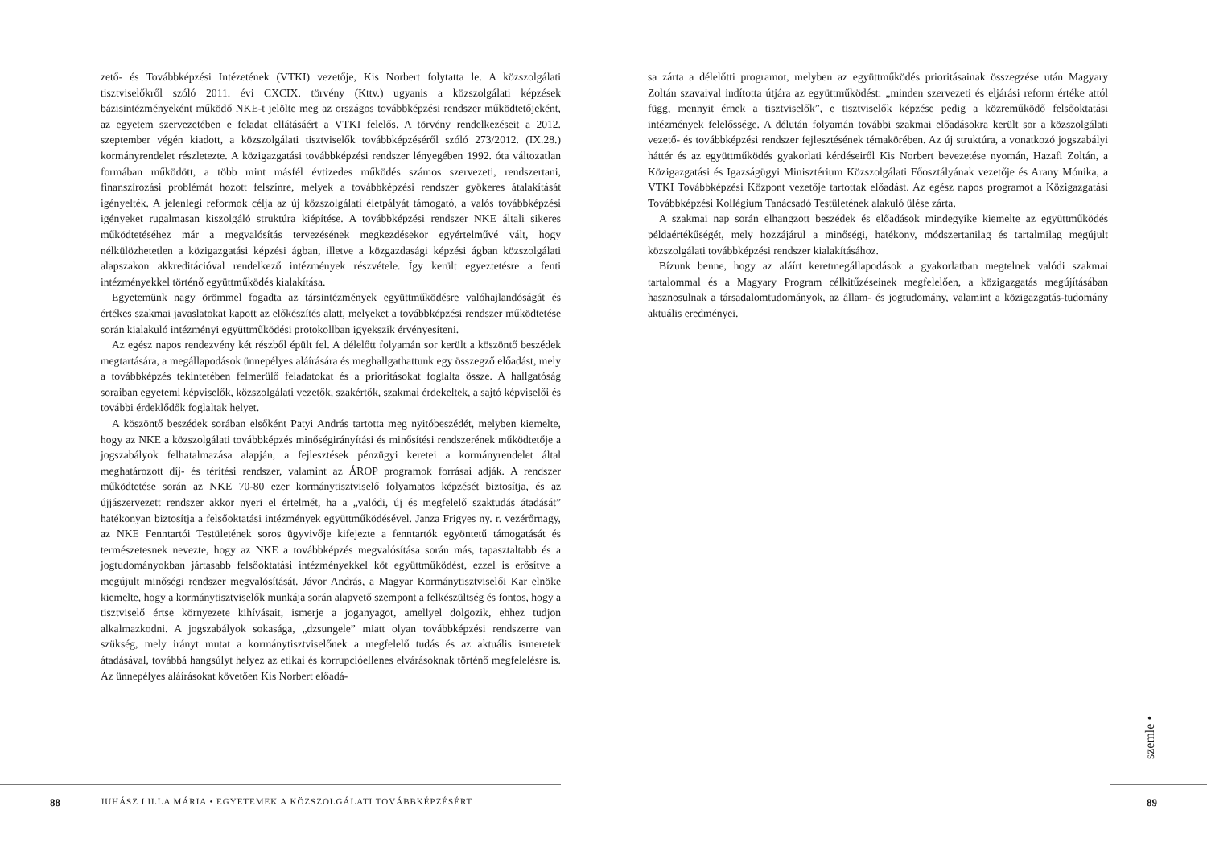zető- és Továbbképzési Intézetének (VTKI) vezetője, Kis Norbert folytatta le. A közszolgálati tisztviselőkről szóló 2011. évi CXCIX. törvény (Kttv.) ugyanis a közszolgálati képzések bázisintézményeként működő NKE-t jelölte meg az országos továbbképzési rendszer működtetőjeként, az egyetem szervezetében e feladat ellátásáért a VTKI felelős. A törvény rendelkezéseit a 2012. szeptember végén kiadott, a közszolgálati tisztviselők továbbképzéséről szóló 273/2012. (IX.28.) kormányrendelet részletezte. A közigazgatási továbbképzési rendszer lényegében 1992. óta változatlan formában működött, a több mint másfél évtizedes működés számos szervezeti, rendszertani, finanszírozási problémát hozott felszínre, melyek a továbbképzési rendszer gyökeres átalakítását igényelték. A jelenlegi reformok célja az új közszolgálati életpályát támogató, a valós továbbképzési igényeket rugalmasan kiszolgáló struktúra kiépítése. A továbbképzési rendszer NKE általi sikeres működtetéséhez már a megvalósítás tervezésének megkezdésekor egyértelművé vált, hogy nélkülözhetetlen a közigazgatási képzési ágban, illetve a közgazdasági képzési ágban közszolgálati alapszakon akkreditációval rendelkező intézmények részvétele. Így került egyeztetésre a fenti intézményekkel történő együttműködés kialakítása.
Egyetemünk nagy örömmel fogadta az társintézmények együttműködésre valóhajlandóságát és értékes szakmai javaslatokat kapott az előkészítés alatt, melyeket a továbbképzési rendszer működtetése során kialakuló intézményi együttműködési protokollban igyekszik érvényesíteni.
Az egész napos rendezvény két részből épült fel. A délelőtt folyamán sor került a köszöntő beszédek megtartására, a megállapodások ünnepélyes aláírására és meghallgathattunk egy összegző előadást, mely a továbbképzés tekintetében felmerülő feladatokat és a prioritásokat foglalta össze. A hallgatóság soraiban egyetemi képviselők, közszolgálati vezetők, szakértők, szakmai érdekeltek, a sajtó képviselői és további érdeklődők foglaltak helyet.
A köszöntő beszédek sorában elsőként Patyi András tartotta meg nyitóbeszédét, melyben kiemelte, hogy az NKE a közszolgálati továbbképzés minőségirányítási és minősítési rendszerének működtetője a jogszabályok felhatalmazása alapján, a fejlesztések pénzügyi keretei a kormányrendelet által meghatározott díj- és térítési rendszer, valamint az ÁROP programok forrásai adják. A rendszer működtetése során az NKE 70-80 ezer kormánytisztviselő folyamatos képzését biztosítja, és az újjászervezett rendszer akkor nyeri el értelmét, ha a „valódi, új és megfelelő szaktudás átadását” hatékonyan biztosítja a felsőoktatási intézmények együttműködésével. Janza Frigyes ny. r. vezérőrnagy, az NKE Fenntartói Testületének soros ügyvivője kifejezte a fenntartók egyöntetű támogatását és természetesnek nevezte, hogy az NKE a továbbképzés megvalósítása során más, tapasztaltabb és a jogtudományokban jártasabb felsőoktatási intézményekkel köt együttműködést, ezzel is erősítve a megújult minőségi rendszer megvalósítását. Jávor András, a Magyar Kormánytisztviselői Kar elnöke kiemelte, hogy a kormánytisztviselők munkája során alapvető szempont a felkészültség és fontos, hogy a tisztviselő értse környezete kihívásait, ismerje a joganyagot, amellyel dolgozik, ehhez tudjon alkalmazkodni. A jogszabályok sokasága, „dzsungele” miatt olyan továbbképzési rendszerre van szükség, mely irányt mutat a kormánytisztviselőnek a megfelelő tudás és az aktuális ismeretek átadásával, továbbá hangsúlyt helyez az etikai és korrupcióellenes elvárásoknak történő megfelelésre is. Az ünnepélyes aláírásokat követően Kis Norbert előadá-
sa zárta a délelőtti programot, melyben az együttműködés prioritásainak összegzése után Magyary Zoltán szavaival indította útjára az együttműködést: „minden szervezeti és eljárási reform értéke attól függ, mennyit érnek a tisztviselők”, e tisztviselők képzése pedig a közreműködő felsőoktatási intézmények felelőssége. A délután folyamán további szakmai előadásokra került sor a közszolgálati vezető- és továbbképzési rendszer fejlesztésének témakörében. Az új struktúra, a vonatkozó jogszabályi háttér és az együttműködés gyakorlati kérdéseiről Kis Norbert bevezetése nyomán, Hazafi Zoltán, a Közigazgatási és Igazságügyi Minisztérium Közszolgálati Főosztályának vezetője és Arany Mónika, a VTKI Továbbképzési Központ vezetője tartottak előadást. Az egész napos programot a Közigazgatási Továbbképzési Kollégium Tanácsadó Testületének alakuló ülése zárta.
A szakmai nap során elhangzott beszédek és előadások mindegyike kiemelte az együttműködés példaértékűségét, mely hozzájárul a minőségi, hatékony, módszertanilag és tartalmilag megújult közszolgálati továbbképzési rendszer kialakításához.
Bízunk benne, hogy az aláírt keretmegállapodások a gyakorlatban megtelnek valódi szakmai tartalommal és a Magyary Program célkitűzéseinek megfelelően, a közigazgatás megújításában hasznosulnak a társadalomtudományok, az állam- és jogtudomány, valamint a közigazgatás-tudomány aktuális eredményei.
88
JUHÁSZ LILLA MÁRIA • EGYETEMEK A KÖZSZOLGÁLATI TOVÁBBKÉPZÉSÉRT
89
szemle •